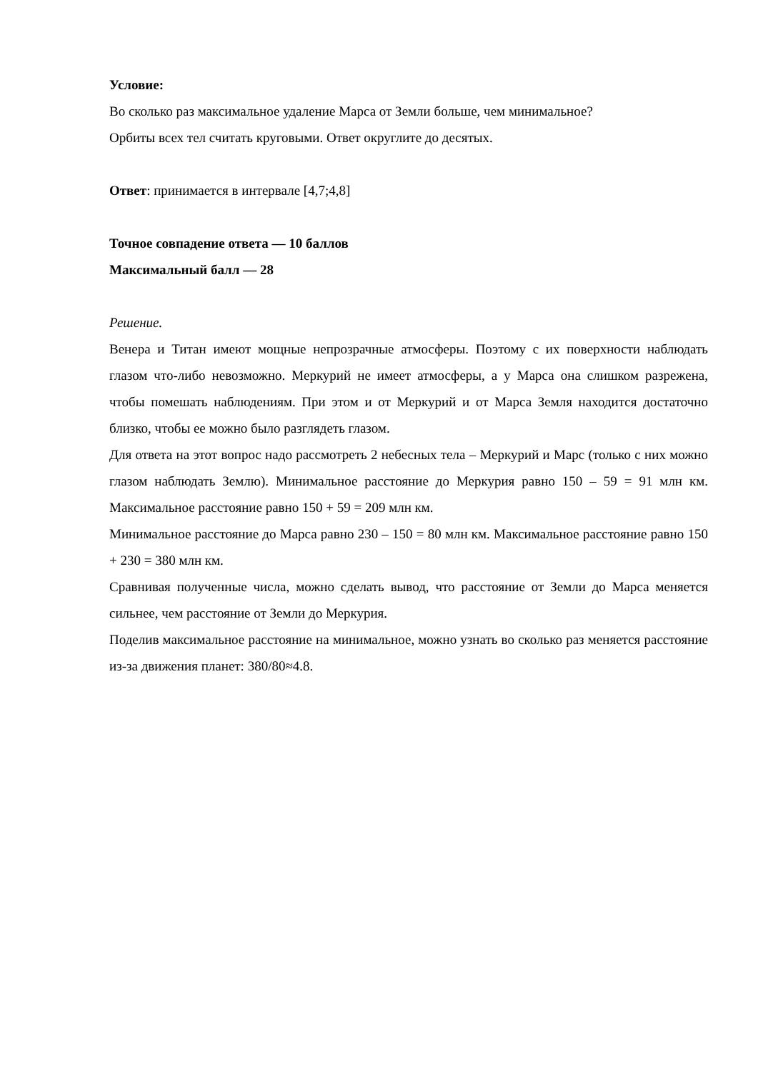Условие:
Во сколько раз максимальное удаление Марса от Земли больше, чем минимальное?
Орбиты всех тел считать круговыми. Ответ округлите до десятых.
Ответ: принимается в интервале [4,7;4,8]
Точное совпадение ответа — 10 баллов
Максимальный балл — 28
Решение.
Венера и Титан имеют мощные непрозрачные атмосферы. Поэтому с их поверхности наблюдать глазом что-либо невозможно. Меркурий не имеет атмосферы, а у Марса она слишком разрежена, чтобы помешать наблюдениям. При этом и от Меркурий и от Марса Земля находится достаточно близко, чтобы ее можно было разглядеть глазом.
Для ответа на этот вопрос надо рассмотреть 2 небесных тела – Меркурий и Марс (только с них можно глазом наблюдать Землю). Минимальное расстояние до Меркурия равно 150 – 59 = 91 млн км. Максимальное расстояние равно 150 + 59 = 209 млн км.
Минимальное расстояние до Марса равно 230 – 150 = 80 млн км. Максимальное расстояние равно 150 + 230 = 380 млн км.
Сравнивая полученные числа, можно сделать вывод, что расстояние от Земли до Марса меняется сильнее, чем расстояние от Земли до Меркурия.
Поделив максимальное расстояние на минимальное, можно узнать во сколько раз меняется расстояние из-за движения планет: 380/80≈4.8.